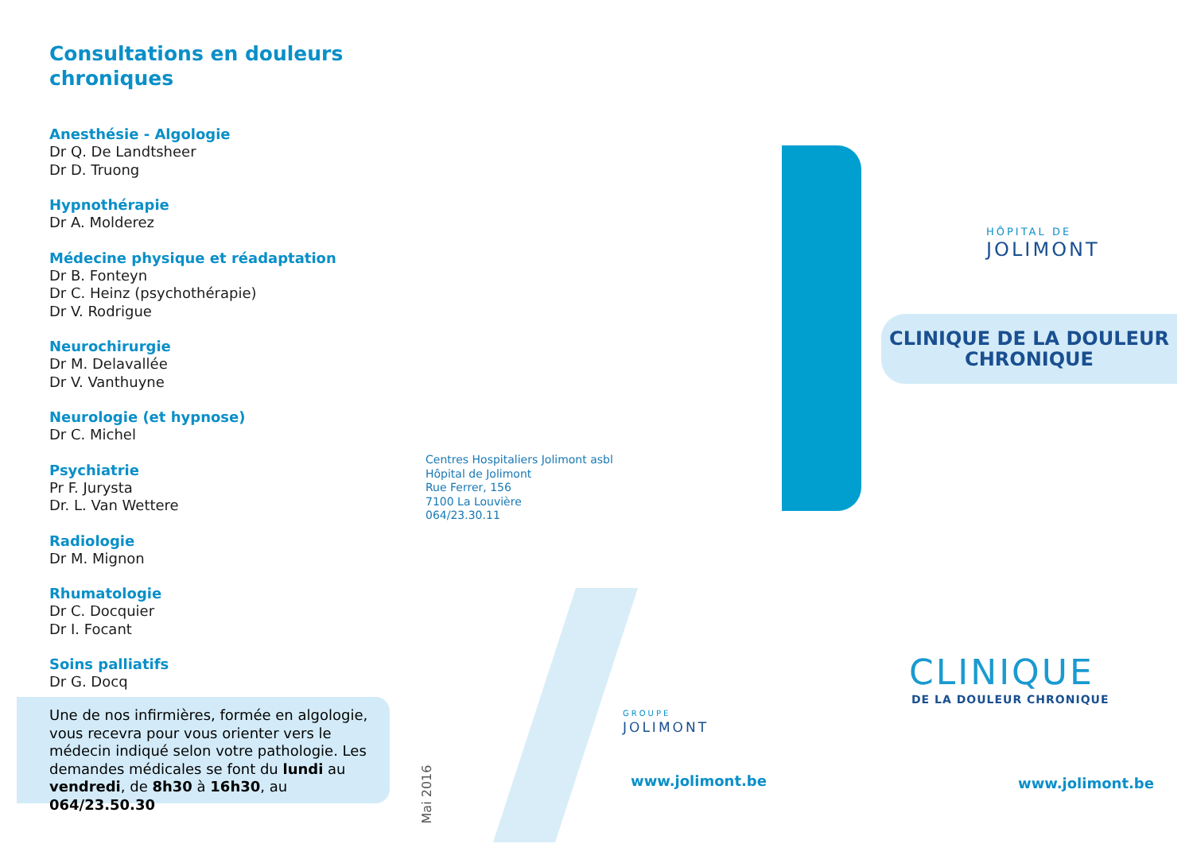Consultations en douleurs chroniques
Anesthésie - Algologie
Dr Q. De Landtsheer
Dr D. Truong
Hypnothérapie
Dr A. Molderez
Médecine physique et réadaptation
Dr B. Fonteyn
Dr C. Heinz (psychothérapie)
Dr V. Rodrigue
Neurochirurgie
Dr M. Delavallée
Dr V. Vanthuyne
Neurologie (et hypnose)
Dr C. Michel
Psychiatrie
Pr F. Jurysta
Dr. L. Van Wettere
Radiologie
Dr M. Mignon
Rhumatologie
Dr C. Docquier
Dr I. Focant
Soins palliatifs
Dr G. Docq
Une de nos infirmières, formée en algologie, vous recevra pour vous orienter vers le médecin indiqué selon votre pathologie. Les demandes médicales se font du lundi au vendredi, de 8h30 à 16h30, au 064/23.50.30
Mai 2016
Centres Hospitaliers Jolimont asbl
Hôpital de Jolimont
Rue Ferrer, 156
7100 La Louvière
064/23.30.11
GROUPE
JOLIMONT
www.jolimont.be
HÔPITAL DE
JOLIMONT
CLINIQUE DE LA DOULEUR
CHRONIQUE
CLINIQUE
DE LA DOULEUR CHRONIQUE
www.jolimont.be